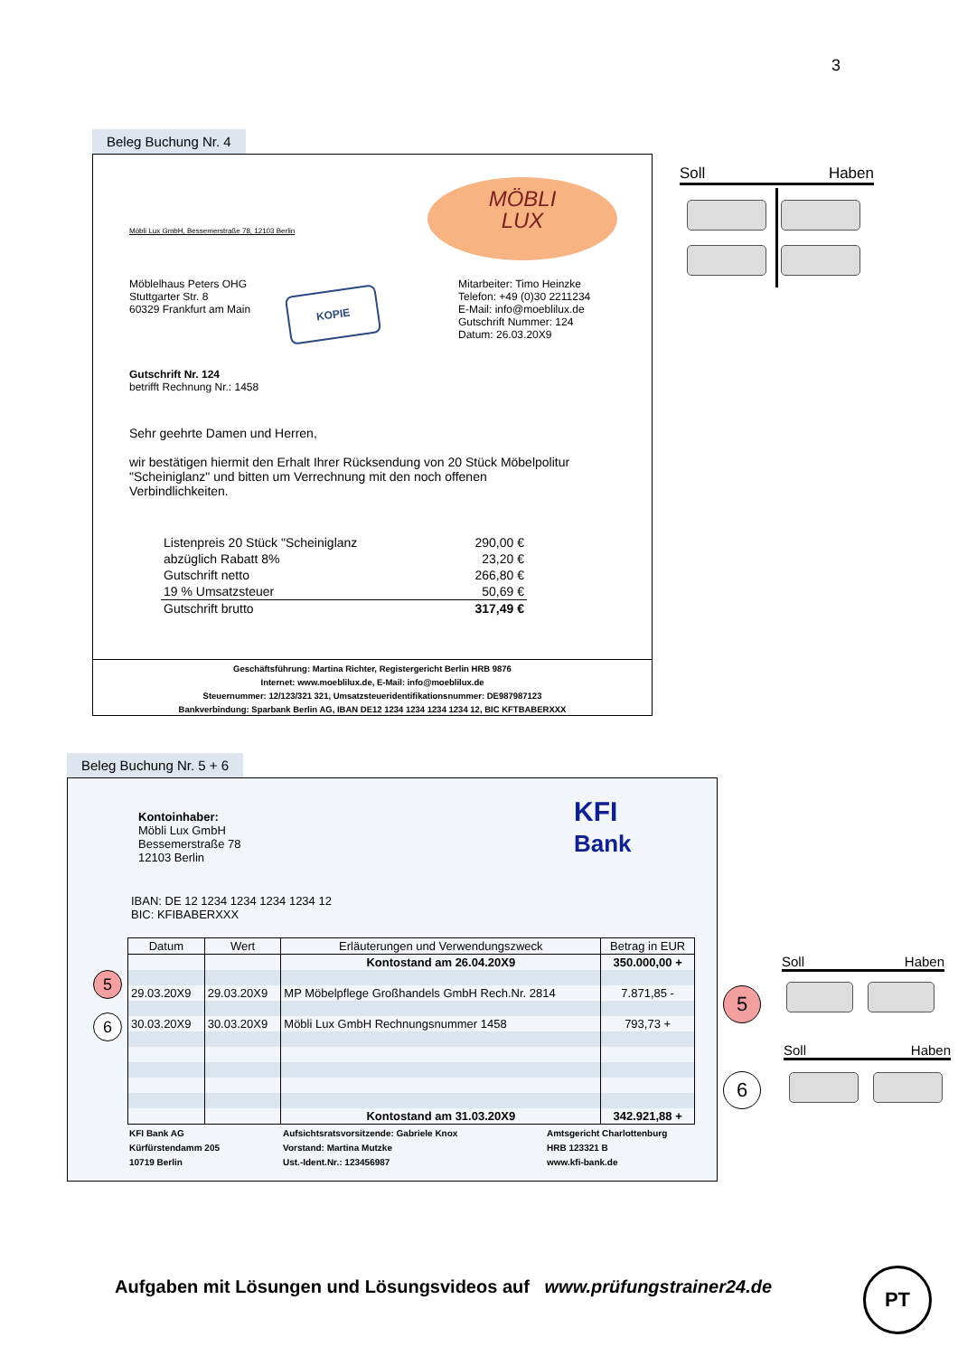3
Beleg Buchung Nr. 4
MÖBLI
LUX
Möbli Lux GmbH, Bessemerstraße 78, 12103 Berlin
Möblelhaus Peters OHG
Stuttgarter Str. 8
60329 Frankfurt am Main
KOPIE
Mitarbeiter: Timo Heinzke
Telefon: +49 (0)30 2211234
E-Mail: info@moeblilux.de
Gutschrift Nummer: 124
Datum: 26.03.20X9
Gutschrift Nr. 124
betrifft Rechnung Nr.: 1458
Sehr geehrte Damen und Herren,
wir bestätigen hiermit den Erhalt Ihrer Rücksendung von 20 Stück Möbelpolitur "Scheiniglanz" und bitten um Verrechnung mit den noch offenen Verbindlichkeiten.
| Listenpreis 20 Stück "Scheiniglanz | 290,00 € |
| abzüglich Rabatt 8% | 23,20 € |
| Gutschrift netto | 266,80 € |
| 19 % Umsatzsteuer | 50,69 € |
| Gutschrift brutto | 317,49 € |
Geschäftsführung: Martina Richter, Registergericht Berlin HRB 9876
Internet: www.moeblilux.de, E-Mail: info@moeblilux.de
Steuernummer: 12/123/321 321, Umsatzsteueridentifikationsnummer: DE987987123
Bankverbindung: Sparbank Berlin AG, IBAN DE12 1234 1234 1234 1234 12, BIC KFTBABERXXX
Soll Haben
Beleg Buchung Nr. 5 + 6
Kontoinhaber:
Möbli Lux GmbH
Bessemerstraße 78
12103 Berlin
KFI
Bank
IBAN: DE 12 1234 1234 1234 1234 12
BIC: KFIBABERXXX
5
6
| Datum | Wert | Erläuterungen und Verwendungszweck | Betrag in EUR |
| --- | --- | --- | --- |
| | | Kontostand am 26.04.20X9 | 350.000,00 + |
| 29.03.20X9 | 29.03.20X9 | MP Möbelpflege Großhandels GmbH Rech.Nr. 2814 | 7.871,85 - |
| 30.03.20X9 | 30.03.20X9 | Möbli Lux GmbH Rechnungsnummer 1458 | 793,73 + |
| | | Kontostand am 31.03.20X9 | 342.921,88 + |
KFI Bank AG
Kürfürstendamm 205
10719 Berlin
Aufsichtsratsvorsitzende: Gabriele Knox
Vorstand: Martina Mutzke
Ust.-Ident.Nr.: 123456987
Amtsgericht Charlottenburg
HRB 123321 B
www.kfi-bank.de
5
Soll Haben
6
Soll Haben
Aufgaben mit Lösungen und Lösungsvideos auf www.prüfungstrainer24.de
PT